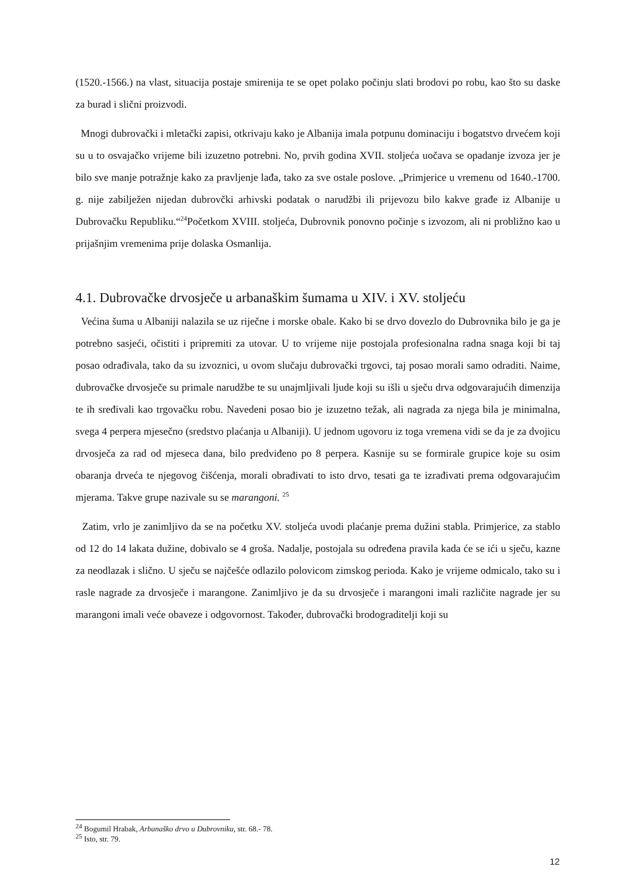(1520.-1566.) na vlast, situacija postaje smirenija te se opet polako počinju slati brodovi po robu, kao što su daske za burad i slični proizvodi.
Mnogi dubrovački i mletački zapisi, otkrivaju kako je Albanija imala potpunu dominaciju i bogatstvo drvećem koji su u to osvajačko vrijeme bili izuzetno potrebni. No, prvih godina XVII. stoljeća uočava se opadanje izvoza jer je bilo sve manje potražnje kako za pravljenje lađa, tako za sve ostale poslove. „Primjerice u vremenu od 1640.-1700. g. nije zabilježen nijedan dubrovčki arhivski podatak o narudžbi ili prijevozu bilo kakve građe iz Albanije u Dubrovačku Republiku.“<sup>24</sup>Početkom XVIII. stoljeća, Dubrovnik ponovno počinje s izvozom, ali ni probližno kao u prijašnjim vremenima prije dolaska Osmanlija.
4.1. Dubrovačke drvosječe u arbanaškim šumama u XIV. i XV. stoljeću
Većina šuma u Albaniji nalazila se uz riječne i morske obale. Kako bi se drvo dovezlo do Dubrovnika bilo je ga je potrebno sasjeći, očistiti i pripremiti za utovar. U to vrijeme nije postojala profesionalna radna snaga koji bi taj posao odrađivala, tako da su izvoznici, u ovom slučaju dubrovački trgovci, taj posao morali samo odraditi. Naime, dubrovačke drvosječe su primale narudžbe te su unajmljivali ljude koji su išli u sječu drva odgovarajućih dimenzija te ih sređivali kao trgovačku robu. Navedeni posao bio je izuzetno težak, ali nagrada za njega bila je minimalna, svega 4 perpera mjesečno (sredstvo plaćanja u Albaniji). U jednom ugovoru iz toga vremena vidi se da je za dvojicu drvosječa za rad od mjeseca dana, bilo predviđeno po 8 perpera. Kasnije su se formirale grupice koje su osim obaranja drveća te njegovog čišćenja, morali obrađivati to isto drvo, tesati ga te izrađivati prema odgovarajućim mjerama. Takve grupe nazivale su se marangoni. <sup>25</sup>
Zatim, vrlo je zanimljivo da se na početku XV. stoljeća uvodi plaćanje prema dužini stabla. Primjerice, za stablo od 12 do 14 lakata dužine, dobivalo se 4 groša. Nadalje, postojala su određena pravila kada će se ići u sječu, kazne za neodlazak i slično. U sječu se najčešće odlazilo polovicom zimskog perioda. Kako je vrijeme odmicalo, tako su i rasle nagrade za drvosječe i marangone. Zanimljivo je da su drvosječe i marangoni imali različite nagrade jer su marangoni imali veće obaveze i odgovornost. Također, dubrovački brodograditelji koji su
<sup>24</sup> Bogumil Hrabak, Arbanaško drvo u Dubrovniku, str. 68.- 78.
<sup>25</sup> Isto, str. 79.
12